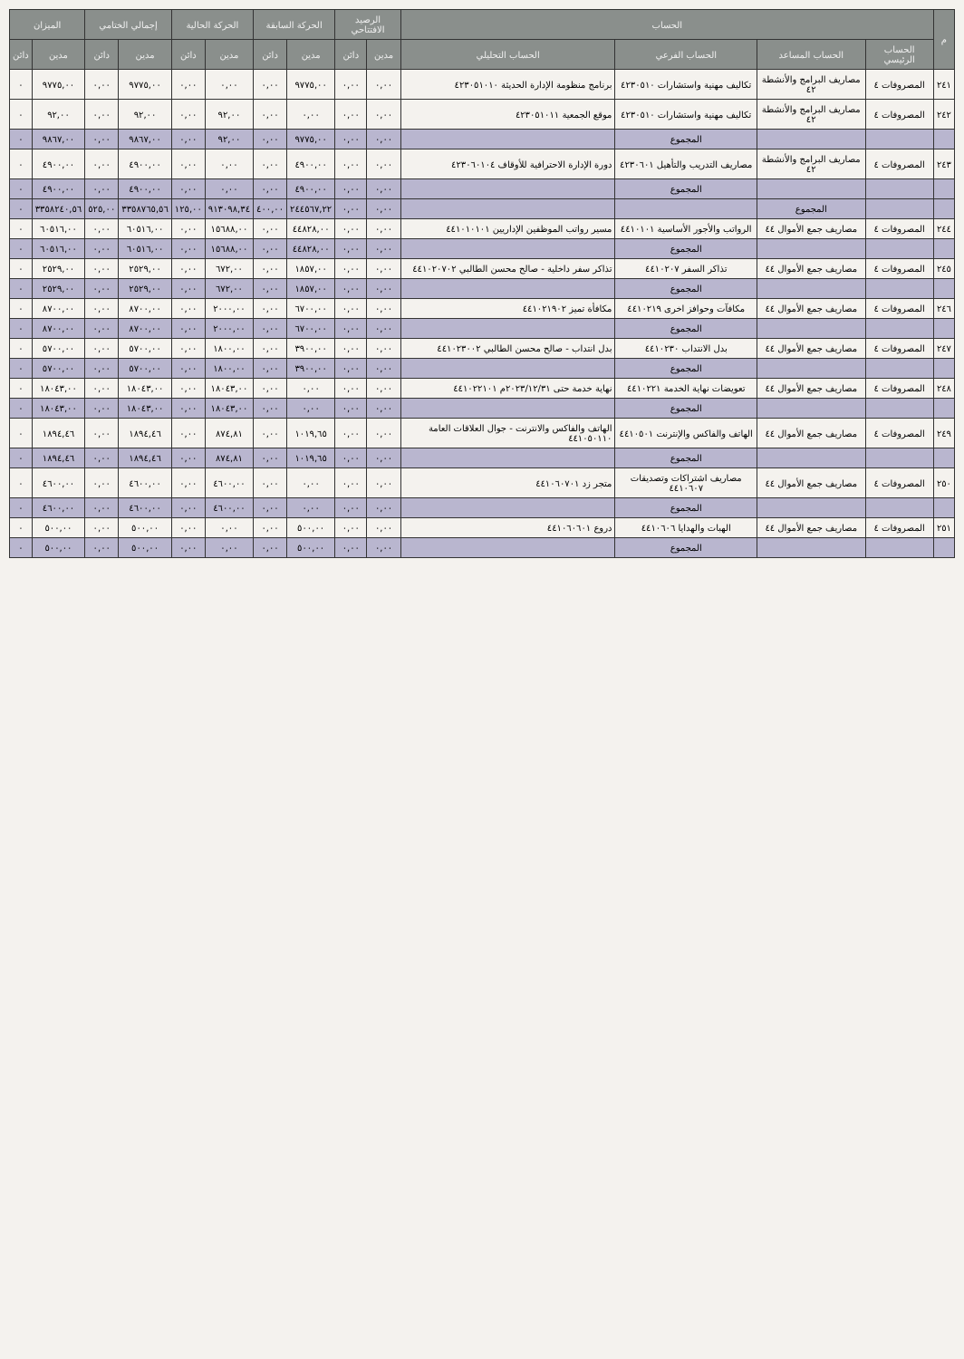| م | الحساب | | | | الرصيد الافتتاحي | | الحركة السابقة | | الحركة الحالية | | إجمالي الختامي | | الميزان | |
| --- | --- | --- | --- | --- | --- | --- | --- | --- | --- | --- | --- | --- | --- | --- |
| | الحساب الرئيسي | الحساب المساعد | الحساب الفرعي | الحساب التحليلي | مدين | دائن | مدين | دائن | مدين | دائن | مدين | دائن | مدين | دائن |
| ٢٤١ | المصروفات ٤ | مصاريف البرامج والأنشطة ٤٢ | تكاليف مهنية واستشارات ٤٢٣٠٥١٠ | برنامج منظومة الإدارة الحديثة ٤٢٣٠٥١٠١٠ | ٠,٠٠ | ٠,٠٠ | ٩٧٧٥,٠٠ | ٠,٠٠ | ٠,٠٠ | ٠,٠٠ | ٩٧٧٥,٠٠ | ٠,٠٠ | ٩٧٧٥,٠٠ | ٠ |
| ٢٤٢ | المصروفات ٤ | مصاريف البرامج والأنشطة ٤٢ | تكاليف مهنية واستشارات ٤٢٣٠٥١٠ | موقع الجمعية ٤٢٣٠٥١٠١١ | ٠,٠٠ | ٠,٠٠ | ٠,٠٠ | ٠,٠٠ | ٩٢,٠٠ | ٠,٠٠ | ٩٢,٠٠ | ٠,٠٠ | ٩٢,٠٠ | ٠ |
| | | | المجموع | | ٠,٠٠ | ٠,٠٠ | ٩٧٧٥,٠٠ | ٠,٠٠ | ٩٢,٠٠ | ٠,٠٠ | ٩٨٦٧,٠٠ | ٠,٠٠ | ٩٨٦٧,٠٠ | ٠ |
| ٢٤٣ | المصروفات ٤ | مصاريف البرامج والأنشطة ٤٢ | مصاريف التدريب والتأهيل ٤٢٣٠٦٠١ | دورة الإدارة الاحترافية للأوقاف ٤٢٣٠٦٠١٠٤ | ٠,٠٠ | ٠,٠٠ | ٤٩٠٠,٠٠ | ٠,٠٠ | ٠,٠٠ | ٠,٠٠ | ٤٩٠٠,٠٠ | ٠,٠٠ | ٤٩٠٠,٠٠ | ٠ |
| | | | المجموع | | ٠,٠٠ | ٠,٠٠ | ٤٩٠٠,٠٠ | ٠,٠٠ | ٠,٠٠ | ٠,٠٠ | ٤٩٠٠,٠٠ | ٠,٠٠ | ٤٩٠٠,٠٠ | ٠ |
| | | المجموع | | | ٠,٠٠ | ٠,٠٠ | ٢٤٤٥٦٧,٢٢ | ٤٠٠,٠٠ | ٩١٣٠٩٨,٣٤ | ١٢٥,٠٠ | ٣٣٥٨٧٦٥,٥٦ | ٥٢٥,٠٠ | ٣٣٥٨٢٤٠,٥٦ | ٠ |
| ٢٤٤ | المصروفات ٤ | مصاريف جمع الأموال ٤٤ | الرواتب والأجور الأساسية ٤٤١٠١٠١ | مسير رواتب الموظفين الإداريين ٤٤١٠١٠١٠١ | ٠,٠٠ | ٠,٠٠ | ٤٤٨٢٨,٠٠ | ٠,٠٠ | ١٥٦٨٨,٠٠ | ٠,٠٠ | ٦٠٥١٦,٠٠ | ٠,٠٠ | ٦٠٥١٦,٠٠ | ٠ |
| | | | المجموع | | ٠,٠٠ | ٠,٠٠ | ٤٤٨٢٨,٠٠ | ٠,٠٠ | ١٥٦٨٨,٠٠ | ٠,٠٠ | ٦٠٥١٦,٠٠ | ٠,٠٠ | ٦٠٥١٦,٠٠ | ٠ |
| ٢٤٥ | المصروفات ٤ | مصاريف جمع الأموال ٤٤ | تذاكر السفر ٤٤١٠٢٠٧ | تذاكر سفر داخلية - صالح محسن الطالبي ٤٤١٠٢٠٧٠٢ | ٠,٠٠ | ٠,٠٠ | ١٨٥٧,٠٠ | ٠,٠٠ | ٦٧٢,٠٠ | ٠,٠٠ | ٢٥٢٩,٠٠ | ٠,٠٠ | ٢٥٢٩,٠٠ | ٠ |
| | | | المجموع | | ٠,٠٠ | ٠,٠٠ | ١٨٥٧,٠٠ | ٠,٠٠ | ٦٧٢,٠٠ | ٠,٠٠ | ٢٥٢٩,٠٠ | ٠,٠٠ | ٢٥٢٩,٠٠ | ٠ |
| ٢٤٦ | المصروفات ٤ | مصاريف جمع الأموال ٤٤ | مكافآت وحوافز اخرى ٤٤١٠٢١٩ | مكافأة تميز ٤٤١٠٢١٩٠٢ | ٠,٠٠ | ٠,٠٠ | ٦٧٠٠,٠٠ | ٠,٠٠ | ٢٠٠٠,٠٠ | ٠,٠٠ | ٨٧٠٠,٠٠ | ٠,٠٠ | ٨٧٠٠,٠٠ | ٠ |
| | | | المجموع | | ٠,٠٠ | ٠,٠٠ | ٦٧٠٠,٠٠ | ٠,٠٠ | ٢٠٠٠,٠٠ | ٠,٠٠ | ٨٧٠٠,٠٠ | ٠,٠٠ | ٨٧٠٠,٠٠ | ٠ |
| ٢٤٧ | المصروفات ٤ | مصاريف جمع الأموال ٤٤ | بدل الانتداب ٤٤١٠٢٣٠ | بدل انتداب - صالح محسن الطالبي ٤٤١٠٢٣٠٠٢ | ٠,٠٠ | ٠,٠٠ | ٣٩٠٠,٠٠ | ٠,٠٠ | ١٨٠٠,٠٠ | ٠,٠٠ | ٥٧٠٠,٠٠ | ٠,٠٠ | ٥٧٠٠,٠٠ | ٠ |
| | | | المجموع | | ٠,٠٠ | ٠,٠٠ | ٣٩٠٠,٠٠ | ٠,٠٠ | ١٨٠٠,٠٠ | ٠,٠٠ | ٥٧٠٠,٠٠ | ٠,٠٠ | ٥٧٠٠,٠٠ | ٠ |
| ٢٤٨ | المصروفات ٤ | مصاريف جمع الأموال ٤٤ | تعويضات نهاية الخدمة ٤٤١٠٢٢١ | نهاية خدمة حتى ٢٠٢٣/١٢/٣١م ٤٤١٠٢٢١٠١ | ٠,٠٠ | ٠,٠٠ | ٠,٠٠ | ٠,٠٠ | ١٨٠٤٣,٠٠ | ٠,٠٠ | ١٨٠٤٣,٠٠ | ٠,٠٠ | ١٨٠٤٣,٠٠ | ٠ |
| | | | المجموع | | ٠,٠٠ | ٠,٠٠ | ٠,٠٠ | ٠,٠٠ | ١٨٠٤٣,٠٠ | ٠,٠٠ | ١٨٠٤٣,٠٠ | ٠,٠٠ | ١٨٠٤٣,٠٠ | ٠ |
| ٢٤٩ | المصروفات ٤ | مصاريف جمع الأموال ٤٤ | الهاتف والفاكس والإنترنت ٤٤١٠٥٠١ | الهاتف والفاكس والانترنت - جوال العلاقات العامة ٤٤١٠٥٠١١٠ | ٠,٠٠ | ٠,٠٠ | ١٠١٩,٦٥ | ٠,٠٠ | ٨٧٤,٨١ | ٠,٠٠ | ١٨٩٤,٤٦ | ٠,٠٠ | ١٨٩٤,٤٦ | ٠ |
| | | | المجموع | | ٠,٠٠ | ٠,٠٠ | ١٠١٩,٦٥ | ٠,٠٠ | ٨٧٤,٨١ | ٠,٠٠ | ١٨٩٤,٤٦ | ٠,٠٠ | ١٨٩٤,٤٦ | ٠ |
| ٢٥٠ | المصروفات ٤ | مصاريف جمع الأموال ٤٤ | مصاريف اشتراكات وتصديقات ٤٤١٠٦٠٧ | متجر زد ٤٤١٠٦٠٧٠١ | ٠,٠٠ | ٠,٠٠ | ٠,٠٠ | ٠,٠٠ | ٤٦٠٠,٠٠ | ٠,٠٠ | ٤٦٠٠,٠٠ | ٠,٠٠ | ٤٦٠٠,٠٠ | ٠ |
| | | | المجموع | | ٠,٠٠ | ٠,٠٠ | ٠,٠٠ | ٠,٠٠ | ٤٦٠٠,٠٠ | ٠,٠٠ | ٤٦٠٠,٠٠ | ٠,٠٠ | ٤٦٠٠,٠٠ | ٠ |
| ٢٥١ | المصروفات ٤ | مصاريف جمع الأموال ٤٤ | الهبات والهدايا ٤٤١٠٦٠٦ | دروع ٤٤١٠٦٠٦٠١ | ٠,٠٠ | ٠,٠٠ | ٥٠٠,٠٠ | ٠,٠٠ | ٠,٠٠ | ٠,٠٠ | ٥٠٠,٠٠ | ٠,٠٠ | ٥٠٠,٠٠ | ٠ |
| | | | المجموع | | ٠,٠٠ | ٠,٠٠ | ٥٠٠,٠٠ | ٠,٠٠ | ٠,٠٠ | ٠,٠٠ | ٥٠٠,٠٠ | ٠,٠٠ | ٥٠٠,٠٠ | ٠ |